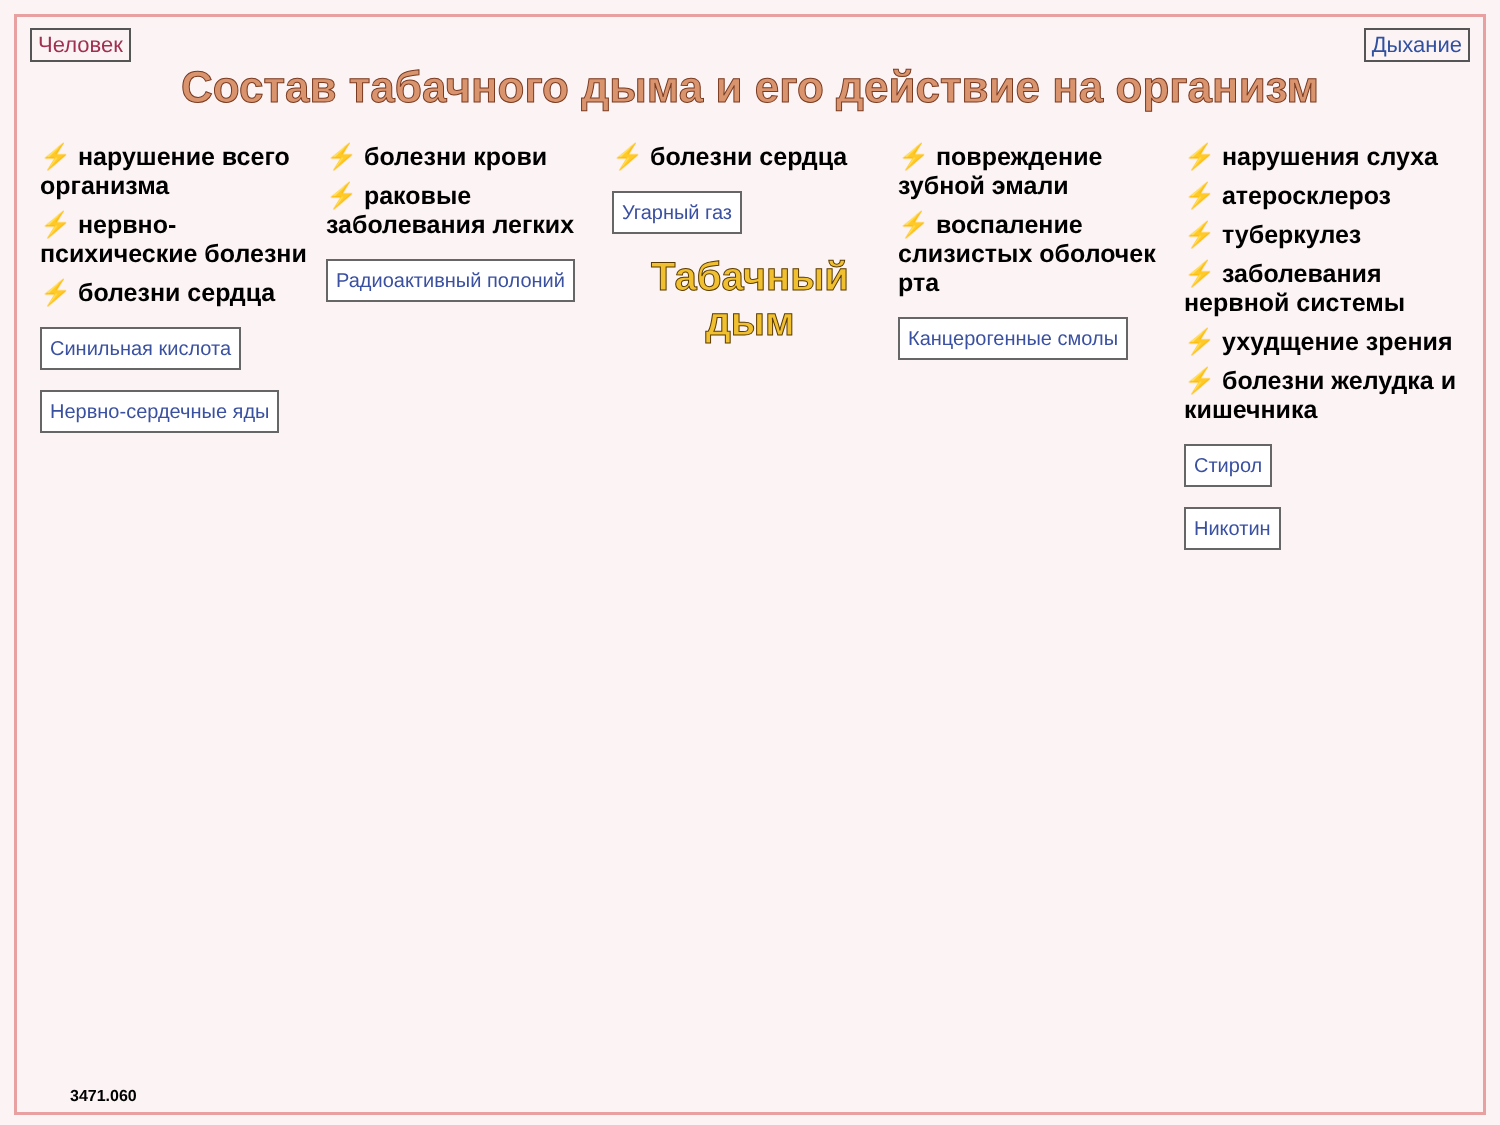Человек Дыхание
Состав табачного дыма и его действие на организм
⚡ нарушение всего организма
⚡ нервно-психические болезни
⚡ болезни сердца
Синильная кислота
Нервно-сердечные яды
⚡ болезни крови
⚡ раковые заболевания легких
Радиоактивный полоний
⚡ болезни сердца
Угарный газ
Табачный дым
⚡ повреждение зубной эмали
⚡ воспаление слизистых оболочек рта
Канцерогенные смолы
⚡ нарушения слуха
⚡ атеросклероз
⚡ туберкулез
⚡ заболевания нервной системы
⚡ ухудщение зрения
⚡ болезни желудка и кишечника
Стирол
Никотин
3471.060